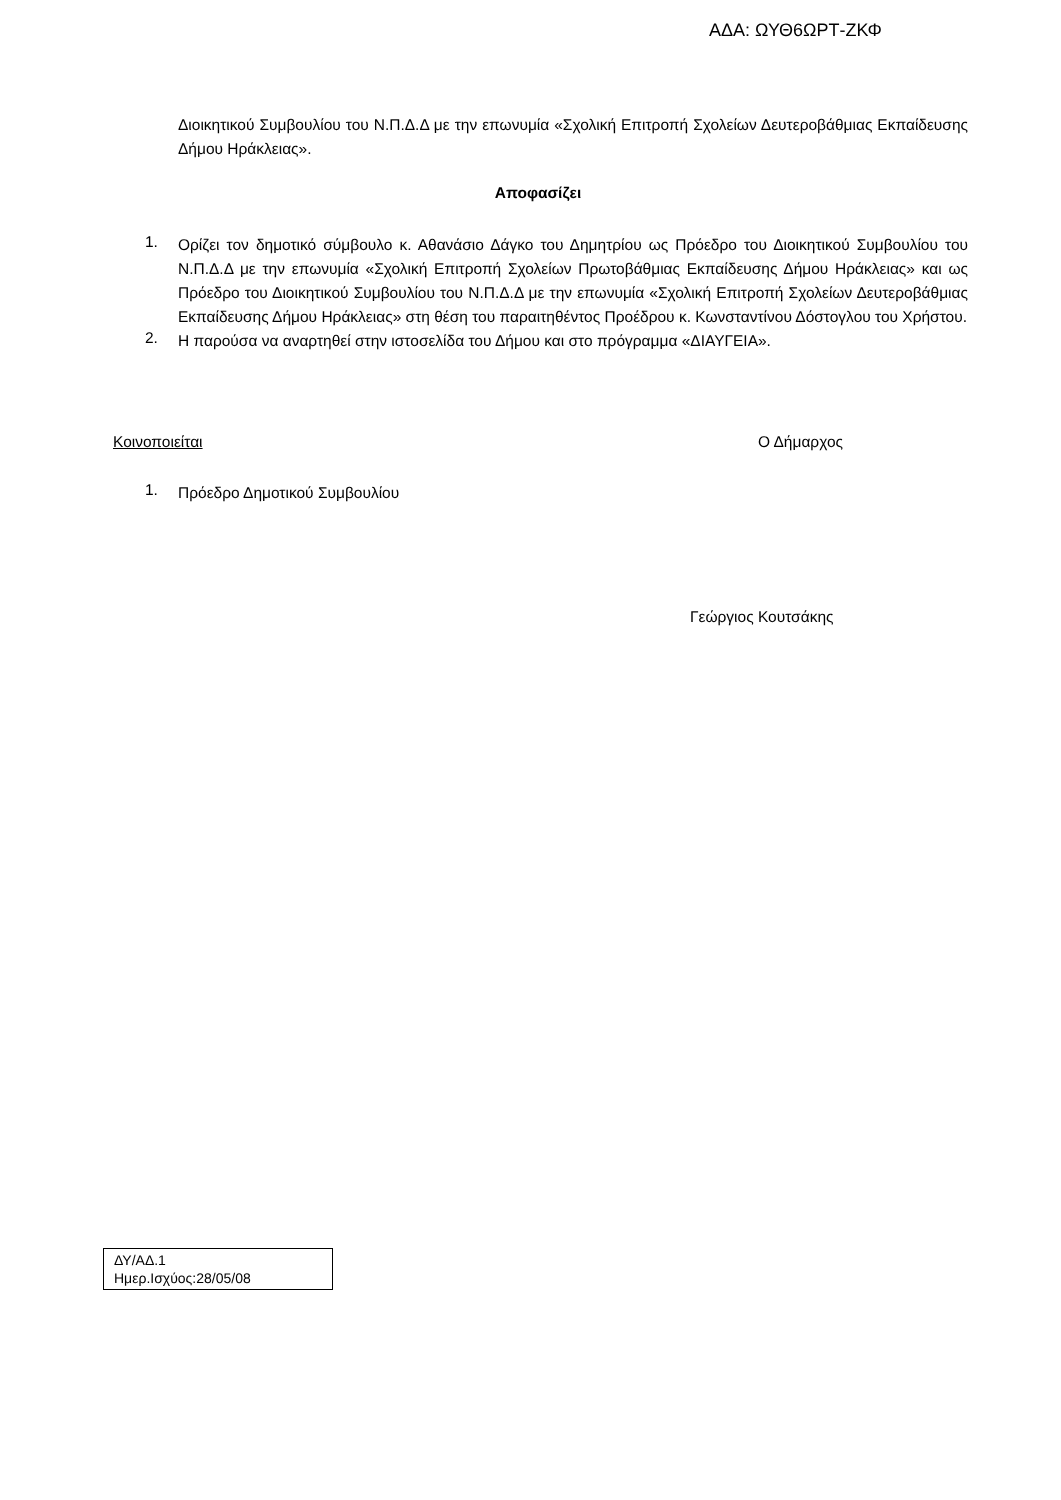ΑΔΑ: ΩΥΘ6ΩΡΤ-ΖΚΦ
Διοικητικού Συμβουλίου του Ν.Π.Δ.Δ με την επωνυμία «Σχολική Επιτροπή Σχολείων Δευτεροβάθμιας Εκπαίδευσης Δήμου Ηράκλειας».
Αποφασίζει
1.
Ορίζει τον δημοτικό σύμβουλο κ. Αθανάσιο Δάγκο του Δημητρίου ως Πρόεδρο του Διοικητικού Συμβουλίου του Ν.Π.Δ.Δ με την επωνυμία «Σχολική Επιτροπή Σχολείων Πρωτοβάθμιας Εκπαίδευσης Δήμου Ηράκλειας» και ως Πρόεδρο του Διοικητικού Συμβουλίου του Ν.Π.Δ.Δ με την επωνυμία «Σχολική Επιτροπή Σχολείων Δευτεροβάθμιας Εκπαίδευσης Δήμου Ηράκλειας» στη θέση του παραιτηθέντος Προέδρου κ. Κωνσταντίνου Δόστογλου του Χρήστου.
2.
Η παρούσα να αναρτηθεί στην ιστοσελίδα του Δήμου και στο πρόγραμμα «ΔΙΑΥΓΕΙΑ».
Κοινοποιείται Ο Δήμαρχος
1.
Πρόεδρο Δημοτικού Συμβουλίου
Γεώργιος Κουτσάκης
ΔΥ/ΑΔ.1
Ημερ.Ισχύος:28/05/08